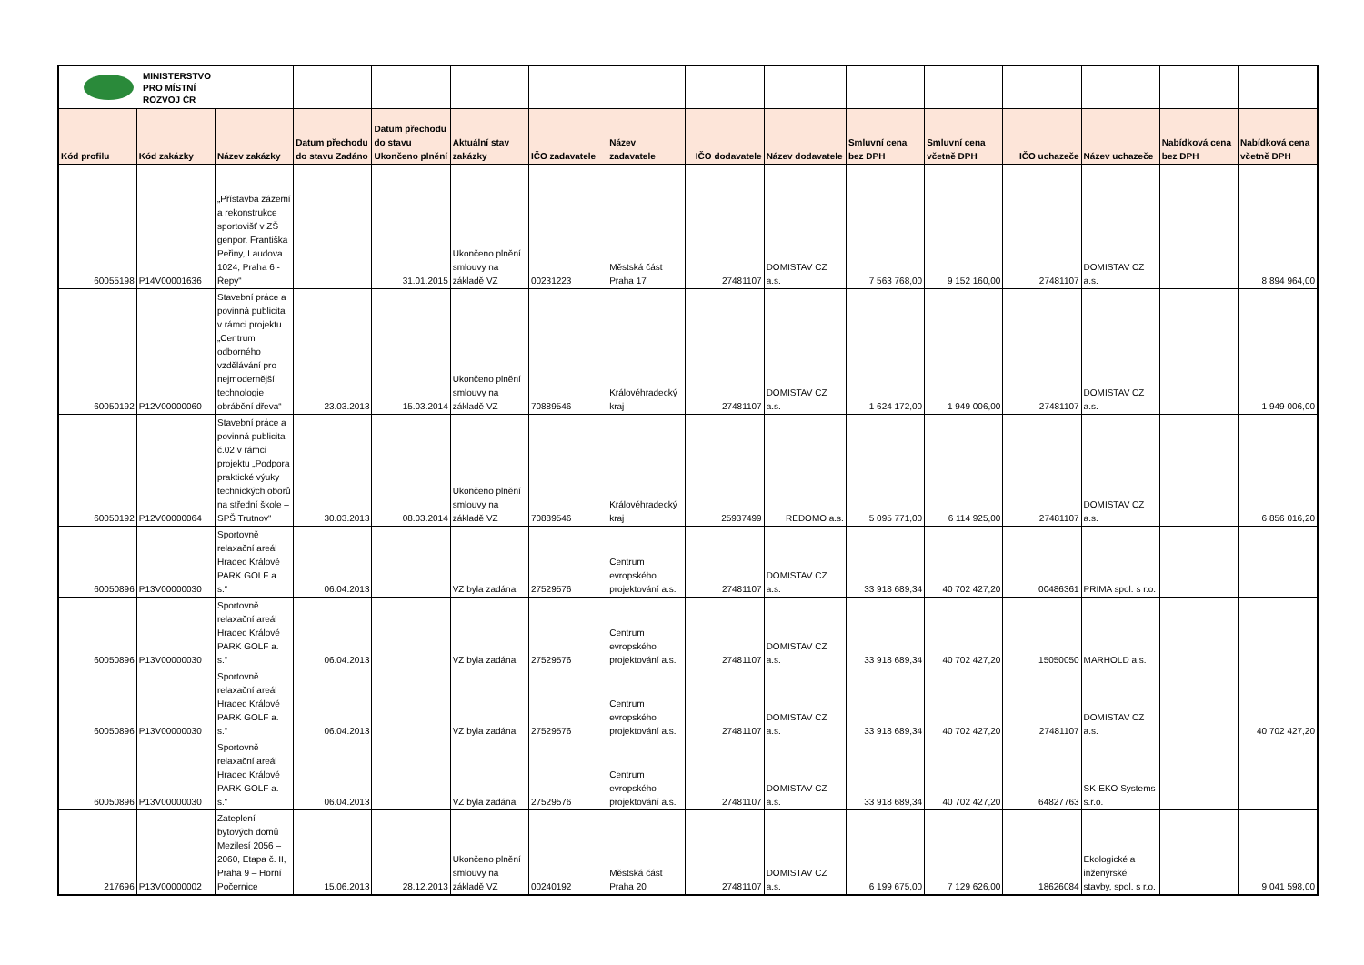| MINISTERSTVO PRO MÍSTNÍ ROZVOJ ČR | | | | | | | | | | | | | | | |
| Kód profilu | Kód zakázky | Název zakázky | Datum přechodu do stavu Zadáno | Datum přechodu do stavu Ukončeno plnění | Aktuální stav zakázky | IČO zadavatele | Název zadavatele | IČO dodavatele | Název dodavatele | Smluvní cena bez DPH | Smluvní cena včetně DPH | IČO uchazeče | Název uchazeče | Nabídková cena bez DPH | Nabídková cena včetně DPH |
| 60055198 | P14V00001636 | „Přístavba zázemí a rekonstrukce sportovišť v ZŠ genpor. Františka Peřiny, Laudova 1024, Praha 6 - Řepy“ | | 31.01.2015 | Ukončeno plnění smlouvy na základě VZ | 00231223 | Městská část Praha 17 | 27481107 | DOMISTAV CZ a.s. | 7 563 768,00 | 9 152 160,00 | 27481107 | DOMISTAV CZ a.s. | | 8 894 964,00 |
| 60050192 | P12V00000060 | Stavební práce a povinná publicita v rámci projektu „Centrum odborného vzdělávání pro nejmodernější technologie obrábění dřeva“ | 23.03.2013 | 15.03.2014 | Ukončeno plnění smlouvy na základě VZ | 70889546 | Královéhradecký kraj | 27481107 | DOMISTAV CZ a.s. | 1 624 172,00 | 1 949 006,00 | 27481107 | DOMISTAV CZ a.s. | | 1 949 006,00 |
| 60050192 | P12V00000064 | Stavební práce a povinná publicita č.02 v rámci projektu „Podpora praktické výuky technických oborů na střední škole – SPŠ Trutnov“ | 30.03.2013 | 08.03.2014 | Ukončeno plnění smlouvy na základě VZ | 70889546 | Královéhradecký kraj | 25937499 | REDOMO a.s. | 5 095 771,00 | 6 114 925,00 | 27481107 | DOMISTAV CZ a.s. | | 6 856 016,20 |
| 60050896 | P13V00000030 | Sportovně relaxační areál Hradec Králové PARK GOLF a. s.“ | 06.04.2013 | | VZ byla zadána | 27529576 | Centrum evropského projektování a.s. | 27481107 | DOMISTAV CZ a.s. | 33 918 689,34 | 40 702 427,20 | 00486361 | PRIMA spol. s r.o. | | |
| 60050896 | P13V00000030 | Sportovně relaxační areál Hradec Králové PARK GOLF a. s.“ | 06.04.2013 | | VZ byla zadána | 27529576 | Centrum evropského projektování a.s. | 27481107 | DOMISTAV CZ a.s. | 33 918 689,34 | 40 702 427,20 | 15050050 | MARHOLD a.s. | | |
| 60050896 | P13V00000030 | Sportovně relaxační areál Hradec Králové PARK GOLF a. s.“ | 06.04.2013 | | VZ byla zadána | 27529576 | Centrum evropského projektování a.s. | 27481107 | DOMISTAV CZ a.s. | 33 918 689,34 | 40 702 427,20 | 27481107 | DOMISTAV CZ a.s. | | 40 702 427,20 |
| 60050896 | P13V00000030 | Sportovně relaxační areál Hradec Králové PARK GOLF a. s.“ | 06.04.2013 | | VZ byla zadána | 27529576 | Centrum evropského projektování a.s. | 27481107 | DOMISTAV CZ a.s. | 33 918 689,34 | 40 702 427,20 | 64827763 | SK-EKO Systems s.r.o. | | |
| 217696 | P13V00000002 | Zateplení bytových domů Mezilesí 2056 – 2060, Etapa č. II, Praha 9 – Horní Počernice | 15.06.2013 | 28.12.2013 | Ukončeno plnění smlouvy na základě VZ | 00240192 | Městská část Praha 20 | 27481107 | DOMISTAV CZ a.s. | 6 199 675,00 | 7 129 626,00 | 18626084 | Ekologické a inženýrské stavby, spol. s r.o. | | 9 041 598,00 |